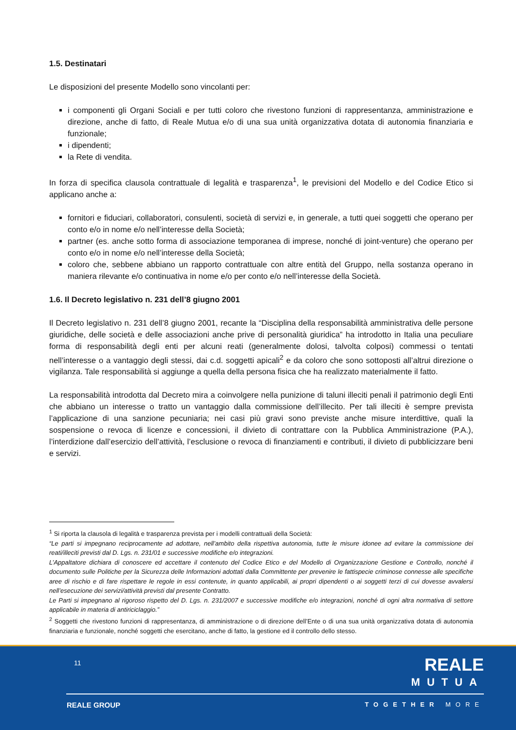1.5. Destinatari
Le disposizioni del presente Modello sono vincolanti per:
i componenti gli Organi Sociali e per tutti coloro che rivestono funzioni di rappresentanza, amministrazione e direzione, anche di fatto, di Reale Mutua e/o di una sua unità organizzativa dotata di autonomia finanziaria e funzionale;
i dipendenti;
la Rete di vendita.
In forza di specifica clausola contrattuale di legalità e trasparenza<sup>1</sup>, le previsioni del Modello e del Codice Etico si applicano anche a:
fornitori e fiduciari, collaboratori, consulenti, società di servizi e, in generale, a tutti quei soggetti che operano per conto e/o in nome e/o nell’interesse della Società;
partner (es. anche sotto forma di associazione temporanea di imprese, nonché di joint-venture) che operano per conto e/o in nome e/o nell’interesse della Società;
coloro che, sebbene abbiano un rapporto contrattuale con altre entità del Gruppo, nella sostanza operano in maniera rilevante e/o continuativa in nome e/o per conto e/o nell’interesse della Società.
1.6. Il Decreto legislativo n. 231 dell’8 giugno 2001
Il Decreto legislativo n. 231 dell’8 giugno 2001, recante la “Disciplina della responsabilità amministrativa delle persone giuridiche, delle società e delle associazioni anche prive di personalità giuridica” ha introdotto in Italia una peculiare forma di responsabilità degli enti per alcuni reati (generalmente dolosi, talvolta colposi) commessi o tentati nell’interesse o a vantaggio degli stessi, dai c.d. soggetti apicali<sup>2</sup> e da coloro che sono sottoposti all’altrui direzione o vigilanza. Tale responsabilità si aggiunge a quella della persona fisica che ha realizzato materialmente il fatto.
La responsabilità introdotta dal Decreto mira a coinvolgere nella punizione di taluni illeciti penali il patrimonio degli Enti che abbiano un interesse o tratto un vantaggio dalla commissione dell’illecito. Per tali illeciti è sempre prevista l’applicazione di una sanzione pecuniaria; nei casi più gravi sono previste anche misure interdittive, quali la sospensione o revoca di licenze e concessioni, il divieto di contrattare con la Pubblica Amministrazione (P.A.), l’interdizione dall’esercizio dell’attività, l’esclusione o revoca di finanziamenti e contributi, il divieto di pubblicizzare beni e servizi.
<sup>1</sup> Si riporta la clausola di legalità e trasparenza prevista per i modelli contrattuali della Società:
“Le parti si impegnano reciprocamente ad adottare, nell’ambito della rispettiva autonomia, tutte le misure idonee ad evitare la commissione dei reati/illeciti previsti dal D. Lgs. n. 231/01 e successive modifiche e/o integrazioni.
L’Appaltatore dichiara di conoscere ed accettare il contenuto del Codice Etico e del Modello di Organizzazione Gestione e Controllo, nonché il documento sulle Politiche per la Sicurezza delle Informazioni adottati dalla Committente per prevenire le fattispecie criminose connesse alle specifiche aree di rischio e di fare rispettare le regole in essi contenute, in quanto applicabili, ai propri dipendenti o ai soggetti terzi di cui dovesse avvalersi nell’esecuzione dei servizi/attività previsti dal presente Contratto.
Le Parti si impegnano al rigoroso rispetto del D. Lgs. n. 231/2007 e successive modifiche e/o integrazioni, nonché di ogni altra normativa di settore applicabile in materia di antiriciclaggio.”
<sup>2</sup> Soggetti che rivestono funzioni di rappresentanza, di amministrazione o di direzione dell’Ente o di una sua unità organizzativa dotata di autonomia finanziaria e funzionale, nonché soggetti che esercitano, anche di fatto, la gestione ed il controllo dello stesso.
11 REALE
MUTUA
REALE GROUP TOGETHER MORE